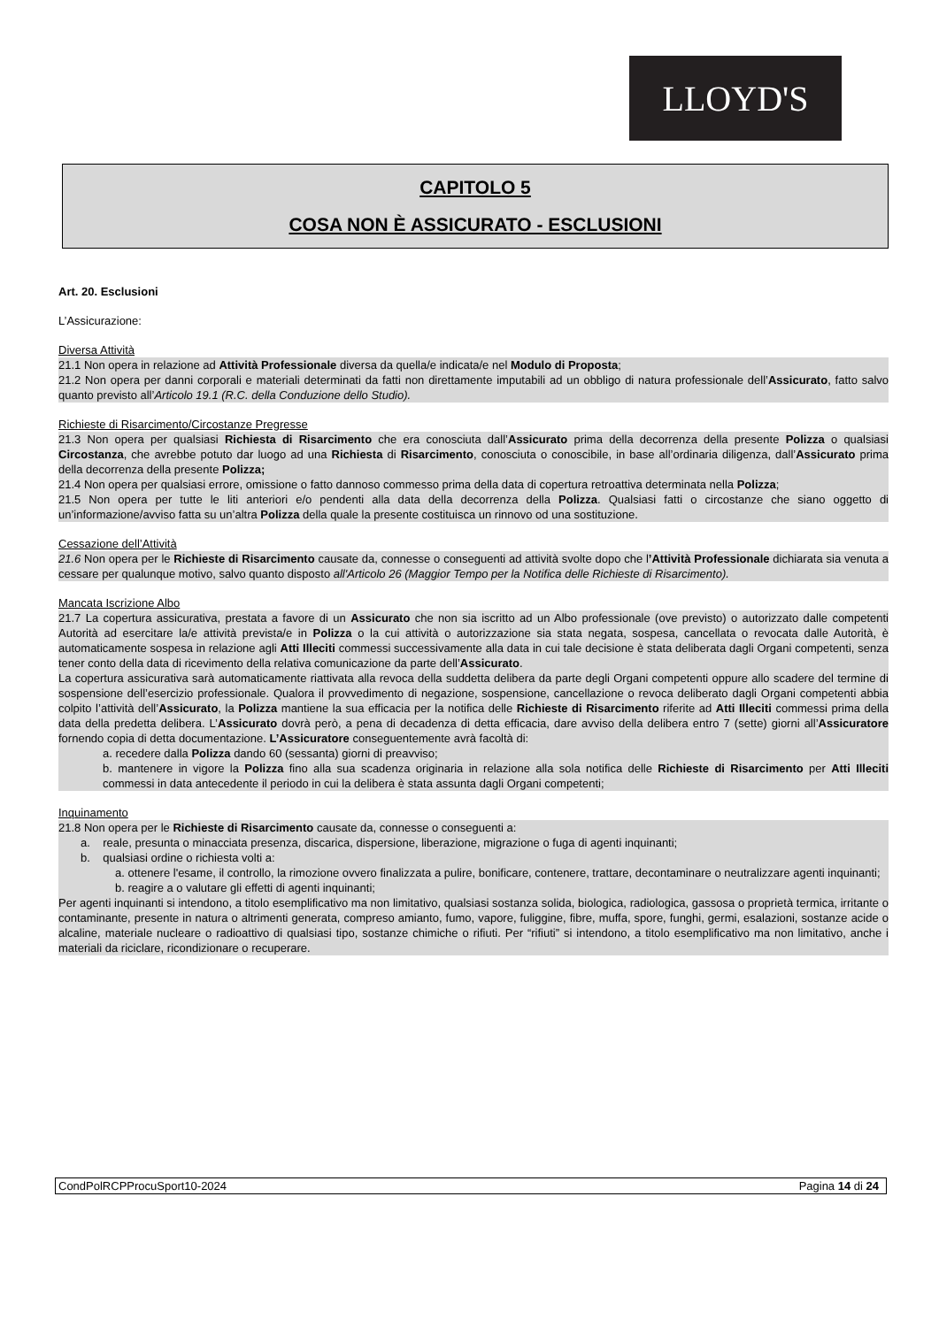LLOYD'S
CAPITOLO 5
COSA NON È ASSICURATO - ESCLUSIONI
Art. 20. Esclusioni
L’Assicurazione:
Diversa Attività
21.1 Non opera in relazione ad Attività Professionale diversa da quella/e indicata/e nel Modulo di Proposta;
21.2 Non opera per danni corporali e materiali determinati da fatti non direttamente imputabili ad un obbligo di natura professionale dell’Assicurato, fatto salvo quanto previsto all’Articolo 19.1 (R.C. della Conduzione dello Studio).
Richieste di Risarcimento/Circostanze Pregresse
21.3 Non opera per qualsiasi Richiesta di Risarcimento che era conosciuta dall’Assicurato prima della decorrenza della presente Polizza o qualsiasi Circostanza, che avrebbe potuto dar luogo ad una Richiesta di Risarcimento, conosciuta o conoscibile, in base all’ordinaria diligenza, dall’Assicurato prima della decorrenza della presente Polizza;
21.4 Non opera per qualsiasi errore, omissione o fatto dannoso commesso prima della data di copertura retroattiva determinata nella Polizza;
21.5 Non opera per tutte le liti anteriori e/o pendenti alla data della decorrenza della Polizza. Qualsiasi fatti o circostanze che siano oggetto di un’informazione/avviso fatta su un’altra Polizza della quale la presente costituisca un rinnovo od una sostituzione.
Cessazione dell’Attività
21.6 Non opera per le Richieste di Risarcimento causate da, connesse o conseguenti ad attività svolte dopo che l’Attività Professionale dichiarata sia venuta a cessare per qualunque motivo, salvo quanto disposto all'Articolo 26 (Maggior Tempo per la Notifica delle Richieste di Risarcimento).
Mancata Iscrizione Albo
21.7 La copertura assicurativa, prestata a favore di un Assicurato che non sia iscritto ad un Albo professionale (ove previsto) o autorizzato dalle competenti Autorità ad esercitare la/e attività prevista/e in Polizza o la cui attività o autorizzazione sia stata negata, sospesa, cancellata o revocata dalle Autorità, è automaticamente sospesa in relazione agli Atti Illeciti commessi successivamente alla data in cui tale decisione è stata deliberata dagli Organi competenti, senza tener conto della data di ricevimento della relativa comunicazione da parte dell’Assicurato.
La copertura assicurativa sarà automaticamente riattivata alla revoca della suddetta delibera da parte degli Organi competenti oppure allo scadere del termine di sospensione dell’esercizio professionale. Qualora il provvedimento di negazione, sospensione, cancellazione o revoca deliberato dagli Organi competenti abbia colpito l’attività dell’Assicurato, la Polizza mantiene la sua efficacia per la notifica delle Richieste di Risarcimento riferite ad Atti Illeciti commessi prima della data della predetta delibera. L’Assicurato dovrà però, a pena di decadenza di detta efficacia, dare avviso della delibera entro 7 (sette) giorni all’Assicuratore fornendo copia di detta documentazione. L’Assicuratore conseguentemente avrà facoltà di:
a. recedere dalla Polizza dando 60 (sessanta) giorni di preavviso;
b. mantenere in vigore la Polizza fino alla sua scadenza originaria in relazione alla sola notifica delle Richieste di Risarcimento per Atti Illeciti commessi in data antecedente il periodo in cui la delibera è stata assunta dagli Organi competenti;
Inquinamento
21.8 Non opera per le Richieste di Risarcimento causate da, connesse o conseguenti a:
a. reale, presunta o minacciata presenza, discarica, dispersione, liberazione, migrazione o fuga di agenti inquinanti;
b. qualsiasi ordine o richiesta volti a:
a. ottenere l'esame, il controllo, la rimozione ovvero finalizzata a pulire, bonificare, contenere, trattare, decontaminare o neutralizzare agenti inquinanti;
b. reagire a o valutare gli effetti di agenti inquinanti;
Per agenti inquinanti si intendono, a titolo esemplificativo ma non limitativo, qualsiasi sostanza solida, biologica, radiologica, gassosa o proprietà termica, irritante o contaminante, presente in natura o altrimenti generata, compreso amianto, fumo, vapore, fuliggine, fibre, muffa, spore, funghi, germi, esalazioni, sostanze acide o alcaline, materiale nucleare o radioattivo di qualsiasi tipo, sostanze chimiche o rifiuti. Per “rifiuti” si intendono, a titolo esemplificativo ma non limitativo, anche i materiali da riciclare, ricondizionare o recuperare.
CondPolRCPProcuSport10-2024 Pagina 14 di 24